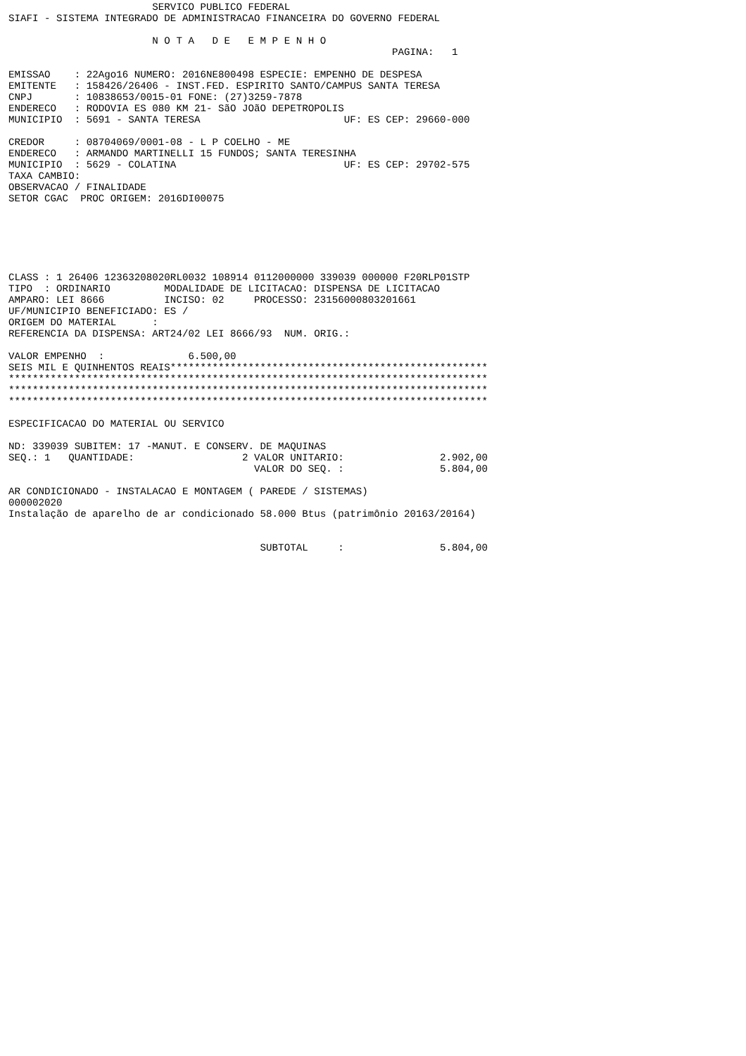SERVICO PUBLICO FEDERAL
SIAFI - SISTEMA INTEGRADO DE ADMINISTRACAO FINANCEIRA DO GOVERNO FEDERAL

                        N O T A   D E   E M P E N H O
                                                                PAGINA:   1

EMISSAO    : 22Ago16 NUMERO: 2016NE800498 ESPECIE: EMPENHO DE DESPESA
EMITENTE   : 158426/26406 - INST.FED. ESPIRITO SANTO/CAMPUS SANTA TERESA
CNPJ       : 10838653/0015-01 FONE: (27)3259-7878
ENDERECO   : RODOVIA ES 080 KM 21- SãO JOãO DEPETROPOLIS
MUNICIPIO  : 5691 - SANTA TERESA                        UF: ES CEP: 29660-000

CREDOR     : 08704069/0001-08 - L P COELHO - ME
ENDERECO   : ARMANDO MARTINELLI 15 FUNDOS; SANTA TERESINHA
MUNICIPIO  : 5629 - COLATINA                            UF: ES CEP: 29702-575
TAXA CAMBIO:
OBSERVACAO / FINALIDADE
SETOR CGAC  PROC ORIGEM: 2016DI00075






CLASS : 1 26406 12363208020RL0032 108914 0112000000 339039 000000 F20RLP01STP
TIPO  : ORDINARIO         MODALIDADE DE LICITACAO: DISPENSA DE LICITACAO
AMPARO: LEI 8666          INCISO: 02     PROCESSO: 23156000803201661
UF/MUNICIPIO BENEFICIADO: ES /
ORIGEM DO MATERIAL      :
REFERENCIA DA DISPENSA: ART24/02 LEI 8666/93  NUM. ORIG.:

VALOR EMPENHO  :              6.500,00
SEIS MIL E QUINHENTOS REAIS*****************************************************
********************************************************************************
********************************************************************************
********************************************************************************

ESPECIFICACAO DO MATERIAL OU SERVICO

ND: 339039 SUBITEM: 17 -MANUT. E CONSERV. DE MAQUINAS
SEQ.: 1   QUANTIDADE:                  2 VALOR UNITARIO:                2.902,00
                                         VALOR DO SEQ. :                5.804,00

AR CONDICIONADO - INSTALACAO E MONTAGEM ( PAREDE / SISTEMAS)
000002020
Instalação de aparelho de ar condicionado 58.000 Btus (patrimônio 20163/20164)


                                          SUBTOTAL     :                5.804,00